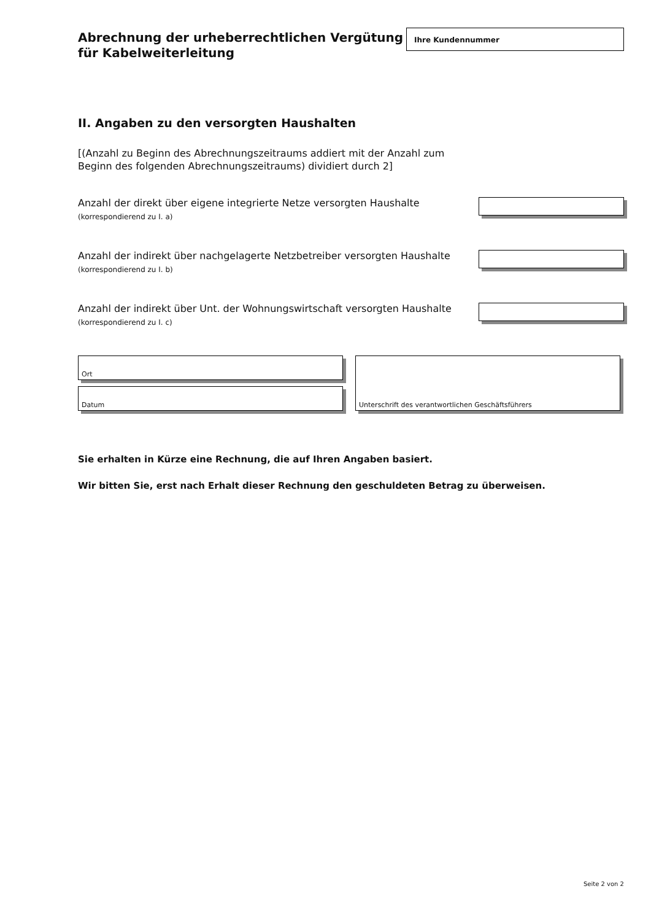Abrechnung der urheberrechtlichen Vergütung
für Kabelweiterleitung
Ihre Kundennummer
II. Angaben zu den versorgten Haushalten
[(Anzahl zu Beginn des Abrechnungszeitraums addiert mit der Anzahl zum Beginn des folgenden Abrechnungszeitraums) dividiert durch 2]
Anzahl der direkt über eigene integrierte Netze versorgten Haushalte
(korrespondierend zu I. a)
Anzahl der indirekt über nachgelagerte Netzbetreiber versorgten Haushalte
(korrespondierend zu I. b)
Anzahl der indirekt über Unt. der Wohnungswirtschaft versorgten Haushalte
(korrespondierend zu I. c)
Ort
Datum
Unterschrift des verantwortlichen Geschäftsführers
Sie erhalten in Kürze eine Rechnung, die auf Ihren Angaben basiert.
Wir bitten Sie, erst nach Erhalt dieser Rechnung den geschuldeten Betrag zu überweisen.
Seite 2 von 2